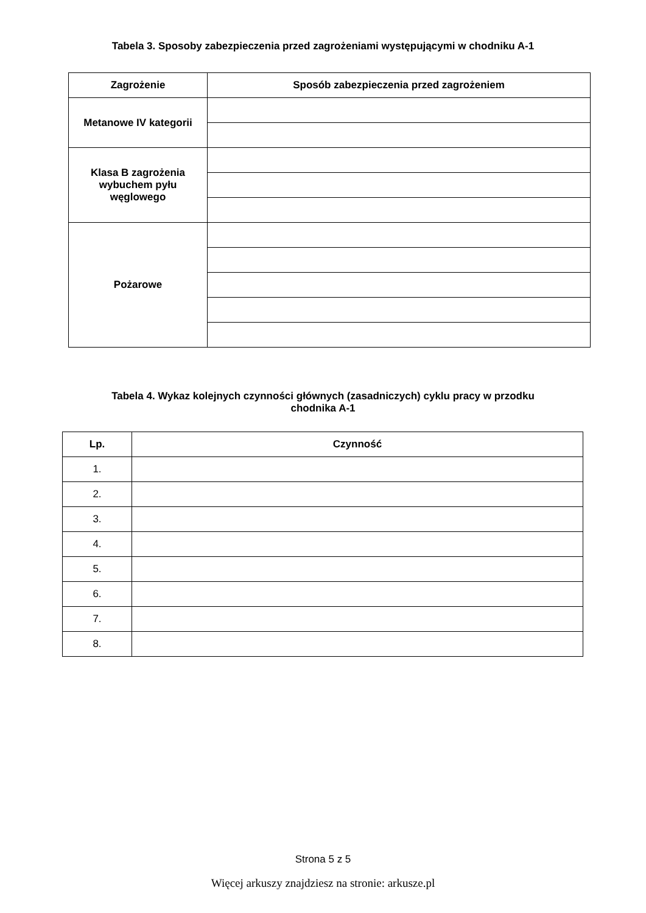Tabela 3. Sposoby zabezpieczenia przed zagrożeniami występującymi w chodniku A-1
| Zagrożenie | Sposób zabezpieczenia przed zagrożeniem |
| --- | --- |
| Metanowe IV kategorii | |
| Klasa B zagrożenia wybuchem pyłu węglowego | |
| Pożarowe | |
Tabela 4. Wykaz kolejnych czynności głównych (zasadniczych) cyklu pracy w przodku
chodnika A-1
| Lp. | Czynność |
| --- | --- |
| 1. | |
| 2. | |
| 3. | |
| 4. | |
| 5. | |
| 6. | |
| 7. | |
| 8. | |
Strona 5 z 5
Więcej arkuszy znajdziesz na stronie: arkusze.pl